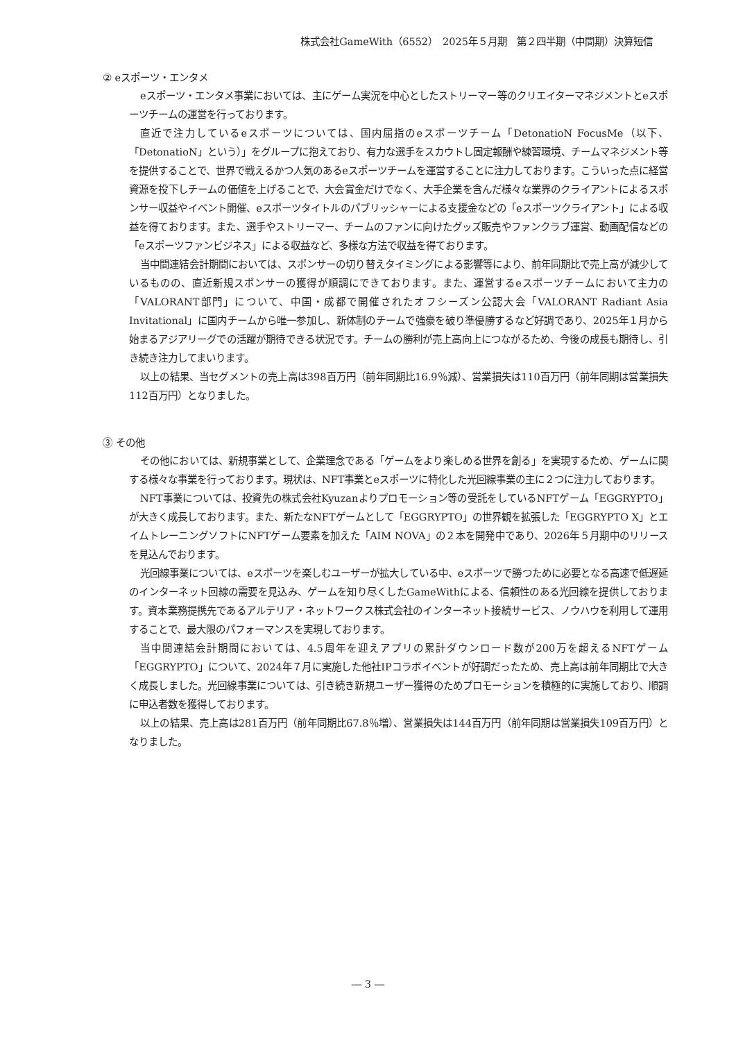株式会社GameWith（6552）　2025年５月期　第２四半期（中間期）決算短信
② eスポーツ・エンタメ
eスポーツ・エンタメ事業においては、主にゲーム実況を中心としたストリーマー等のクリエイターマネジメントとeスポーツチームの運営を行っております。
直近で注力しているeスポーツについては、国内屈指のeスポーツチーム「DetonatioN FocusMe（以下、「DetonatioN」という）」をグループに抱えており、有力な選手をスカウトし固定報酬や練習環境、チームマネジメント等を提供することで、世界で戦えるかつ人気のあるeスポーツチームを運営することに注力しております。こういった点に経営資源を投下しチームの価値を上げることで、大会賞金だけでなく、大手企業を含んだ様々な業界のクライアントによるスポンサー収益やイベント開催、eスポーツタイトルのパブリッシャーによる支援金などの「eスポーツクライアント」による収益を得ております。また、選手やストリーマー、チームのファンに向けたグッズ販売やファンクラブ運営、動画配信などの「eスポーツファンビジネス」による収益など、多様な方法で収益を得ております。
当中間連結会計期間においては、スポンサーの切り替えタイミングによる影響等により、前年同期比で売上高が減少しているものの、直近新規スポンサーの獲得が順調にできております。また、運営するeスポーツチームにおいて主力の「VALORANT部門」について、中国・成都で開催されたオフシーズン公認大会「VALORANT Radiant Asia Invitational」に国内チームから唯一参加し、新体制のチームで強豪を破り準優勝するなど好調であり、2025年１月から始まるアジアリーグでの活躍が期待できる状況です。チームの勝利が売上高向上につながるため、今後の成長も期待し、引き続き注力してまいります。
以上の結果、当セグメントの売上高は398百万円（前年同期比16.9％減）、営業損失は110百万円（前年同期は営業損失112百万円）となりました。
③ その他
その他においては、新規事業として、企業理念である「ゲームをより楽しめる世界を創る」を実現するため、ゲームに関する様々な事業を行っております。現状は、NFT事業とeスポーツに特化した光回線事業の主に２つに注力しております。
NFT事業については、投資先の株式会社Kyuzanよりプロモーション等の受託をしているNFTゲーム「EGGRYPTO」が大きく成長しております。また、新たなNFTゲームとして「EGGRYPTO」の世界観を拡張した「EGGRYPTO X」とエイムトレーニングソフトにNFTゲーム要素を加えた「AIM NOVA」の２本を開発中であり、2026年５月期中のリリースを見込んでおります。
光回線事業については、eスポーツを楽しむユーザーが拡大している中、eスポーツで勝つために必要となる高速で低遅延のインターネット回線の需要を見込み、ゲームを知り尽くしたGameWithによる、信頼性のある光回線を提供しております。資本業務提携先であるアルテリア・ネットワークス株式会社のインターネット接続サービス、ノウハウを利用して運用することで、最大限のパフォーマンスを実現しております。
当中間連結会計期間においては、4.5周年を迎えアプリの累計ダウンロード数が200万を超えるNFTゲーム「EGGRYPTO」について、2024年７月に実施した他社IPコラボイベントが好調だったため、売上高は前年同期比で大きく成長しました。光回線事業については、引き続き新規ユーザー獲得のためプロモーションを積極的に実施しており、順調に申込者数を獲得しております。
以上の結果、売上高は281百万円（前年同期比67.8％増）、営業損失は144百万円（前年同期は営業損失109百万円）となりました。
― 3 ―